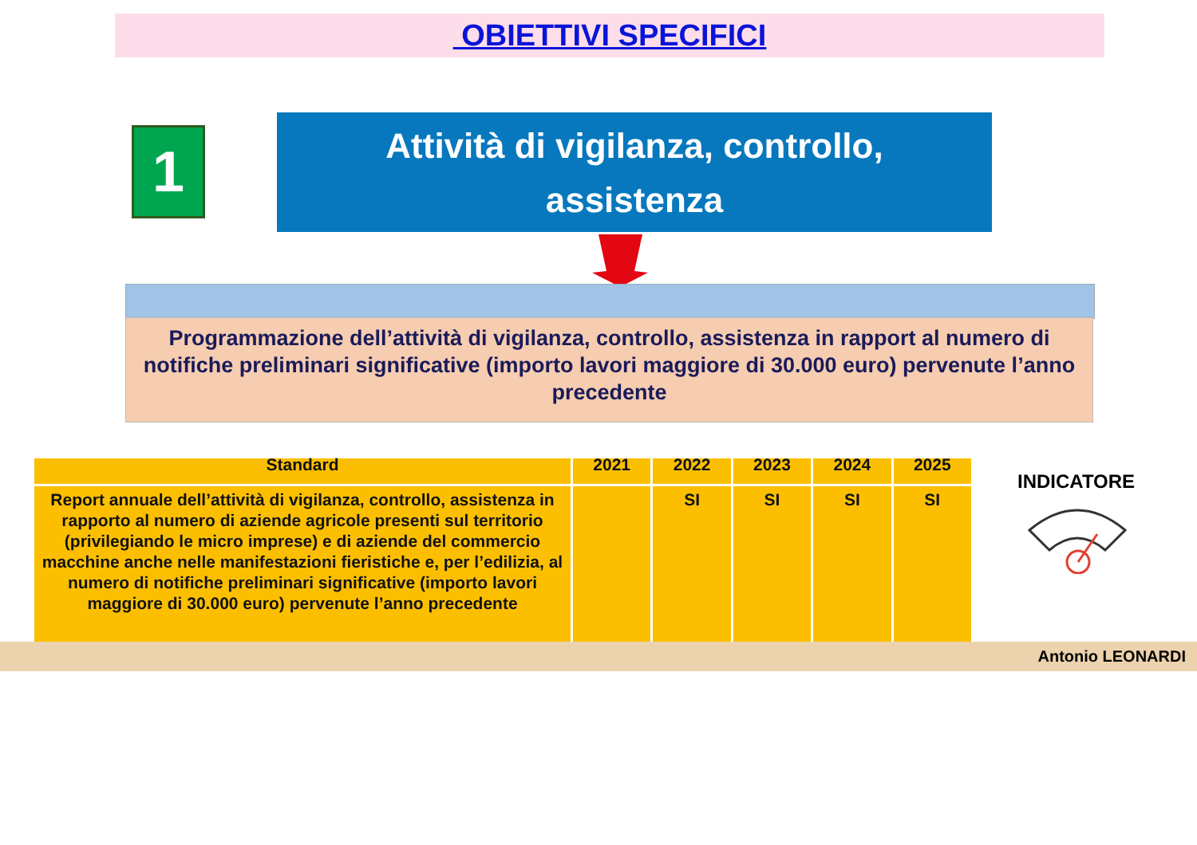OBIETTIVI SPECIFICI
1
Attività di vigilanza, controllo,
assistenza
Programmazione dell’attività di vigilanza, controllo, assistenza in rapport al numero di notifiche preliminari significative (importo lavori maggiore di 30.000 euro) pervenute l’anno precedente
| Standard | 2021 | 2022 | 2023 | 2024 | 2025 |
| --- | --- | --- | --- | --- | --- |
| Report annuale dell’attività di vigilanza, controllo, assistenza in rapporto al numero di aziende agricole presenti sul territorio (privilegiando le micro imprese) e di aziende del commercio macchine anche nelle manifestazioni fieristiche e, per l’edilizia, al numero di notifiche preliminari significative (importo lavori maggiore di 30.000 euro) pervenute l’anno precedente | | SI | SI | SI | SI |
INDICATORE
Antonio LEONARDI